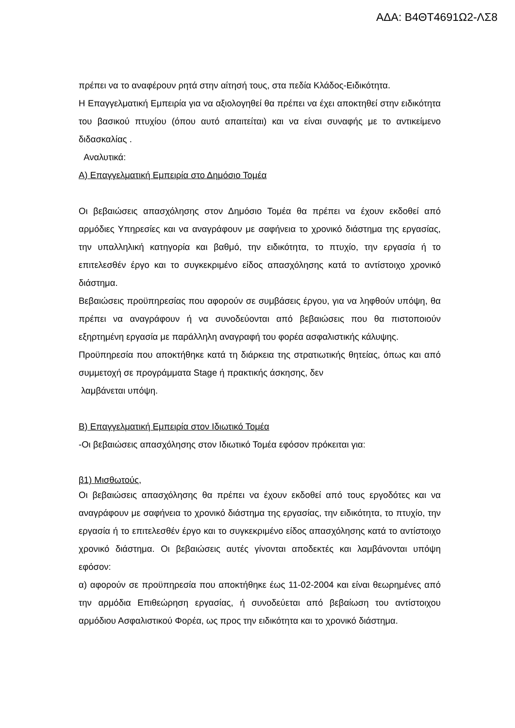ΑΔΑ: Β4ΘΤ4691Ω2-ΛΣ8
πρέπει να το αναφέρουν ρητά στην αίτησή τους, στα πεδία Κλάδος-Ειδικότητα.
Η Επαγγελματική Εμπειρία για να αξιολογηθεί θα πρέπει να έχει αποκτηθεί στην ειδικότητα του βασικού πτυχίου (όπου αυτό απαιτείται) και να είναι συναφής με το αντικείμενο διδασκαλίας .
Αναλυτικά:
Α) Επαγγελματική Εμπειρία στο Δημόσιο Τομέα
Οι βεβαιώσεις απασχόλησης στον Δημόσιο Τομέα θα πρέπει να έχουν εκδοθεί από αρμόδιες Υπηρεσίες και να αναγράφουν με σαφήνεια το χρονικό διάστημα της εργασίας, την υπαλληλική κατηγορία και βαθμό, την ειδικότητα, το πτυχίο, την εργασία ή το επιτελεσθέν έργο και το συγκεκριμένο είδος απασχόλησης κατά το αντίστοιχο χρονικό διάστημα.
Βεβαιώσεις προϋπηρεσίας που αφορούν σε συμβάσεις έργου, για να ληφθούν υπόψη, θα πρέπει να αναγράφουν ή να συνοδεύονται από βεβαιώσεις που θα πιστοποιούν εξηρτημένη εργασία με παράλληλη αναγραφή του φορέα ασφαλιστικής κάλυψης.
Προϋπηρεσία που αποκτήθηκε κατά τη διάρκεια της στρατιωτικής θητείας, όπως και από συμμετοχή σε προγράμματα Stage ή πρακτικής άσκησης, δεν
λαμβάνεται υπόψη.
Β) Επαγγελματική Εμπειρία στον Ιδιωτικό Τομέα
-Οι βεβαιώσεις απασχόλησης στον Ιδιωτικό Τομέα εφόσον πρόκειται για:
β1) Μισθωτούς,
Οι βεβαιώσεις απασχόλησης θα πρέπει να έχουν εκδοθεί από τους εργοδότες και να αναγράφουν με σαφήνεια το χρονικό διάστημα της εργασίας, την ειδικότητα, το πτυχίο, την εργασία ή το επιτελεσθέν έργο και το συγκεκριμένο είδος απασχόλησης κατά το αντίστοιχο χρονικό διάστημα. Οι βεβαιώσεις αυτές γίνονται αποδεκτές και λαμβάνονται υπόψη εφόσον:
α) αφορούν σε προϋπηρεσία που αποκτήθηκε έως 11-02-2004 και είναι θεωρημένες από την αρμόδια Επιθεώρηση εργασίας, ή συνοδεύεται από βεβαίωση του αντίστοιχου αρμόδιου Ασφαλιστικού Φορέα, ως προς την ειδικότητα και το χρονικό διάστημα.